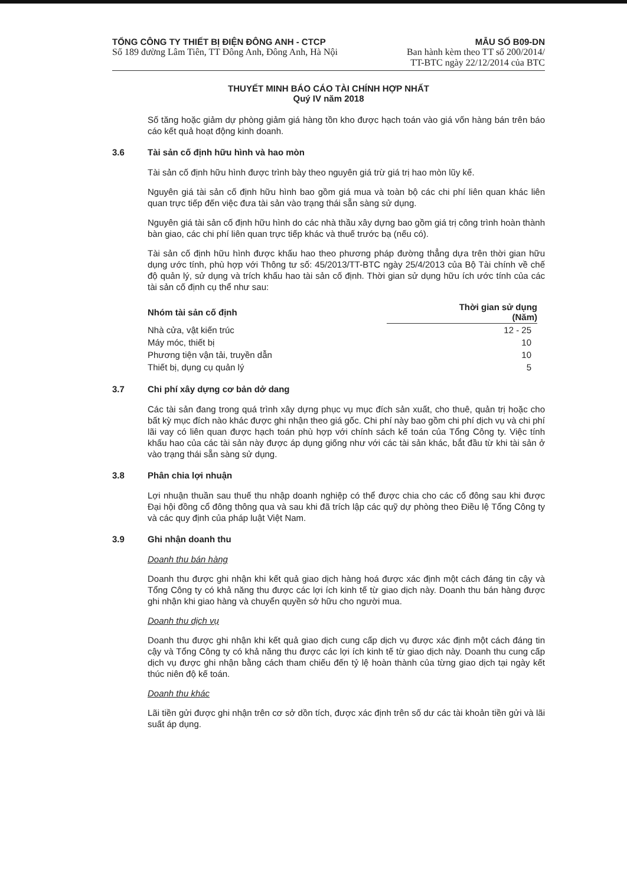TỔNG CÔNG TY THIẾT BỊ ĐIỆN ĐÔNG ANH - CTCP
Số 189 đường Lâm Tiên, TT Đông Anh, Đông Anh, Hà Nội
MẪU SỐ B09-DN
Ban hành kèm theo TT số 200/2014/
TT-BTC ngày 22/12/2014 của BTC
THUYẾT MINH BÁO CÁO TÀI CHÍNH HỢP NHẤT
Quý IV năm 2018
Số tăng hoặc giảm dự phòng giảm giá hàng tồn kho được hạch toán vào giá vốn hàng bán trên báo cáo kết quả hoạt động kinh doanh.
3.6 Tài sản cố định hữu hình và hao mòn
Tài sản cố định hữu hình được trình bày theo nguyên giá trừ giá trị hao mòn lũy kế.
Nguyên giá tài sản cố định hữu hình bao gồm giá mua và toàn bộ các chi phí liên quan khác liên quan trực tiếp đến việc đưa tài sản vào trạng thái sẵn sàng sử dụng.
Nguyên giá tài sản cố định hữu hình do các nhà thầu xây dựng bao gồm giá trị công trình hoàn thành bàn giao, các chi phí liên quan trực tiếp khác và thuế trước bạ (nếu có).
Tài sản cố định hữu hình được khấu hao theo phương pháp đường thẳng dựa trên thời gian hữu dụng ước tính, phù hợp với Thông tư số: 45/2013/TT-BTC ngày 25/4/2013 của Bộ Tài chính về chế độ quản lý, sử dụng và trích khấu hao tài sản cố định. Thời gian sử dụng hữu ích ước tính của các tài sản cố định cụ thể như sau:
| Nhóm tài sản cố định | Thời gian sử dụng (Năm) |
| --- | --- |
| Nhà cửa, vật kiến trúc | 12 - 25 |
| Máy móc, thiết bị | 10 |
| Phương tiện vận tải, truyền dẫn | 10 |
| Thiết bị, dụng cụ quản lý | 5 |
3.7 Chi phí xây dựng cơ bản dở dang
Các tài sản đang trong quá trình xây dựng phục vụ mục đích sản xuất, cho thuê, quản trị hoặc cho bất kỳ mục đích nào khác được ghi nhận theo giá gốc. Chi phí này bao gồm chi phí dịch vụ và chi phí lãi vay có liên quan được hạch toán phù hợp với chính sách kế toán của Tổng Công ty. Việc tính khấu hao của các tài sản này được áp dụng giống như với các tài sản khác, bắt đầu từ khi tài sản ở vào trạng thái sẵn sàng sử dụng.
3.8 Phân chia lợi nhuận
Lợi nhuận thuần sau thuế thu nhập doanh nghiệp có thể được chia cho các cổ đông sau khi được Đại hội đồng cổ đông thông qua và sau khi đã trích lập các quỹ dự phòng theo Điều lệ Tổng Công ty và các quy định của pháp luật Việt Nam.
3.9 Ghi nhận doanh thu
Doanh thu bán hàng
Doanh thu được ghi nhận khi kết quả giao dịch hàng hoá được xác định một cách đáng tin cậy và Tổng Công ty có khả năng thu được các lợi ích kinh tế từ giao dịch này. Doanh thu bán hàng được ghi nhận khi giao hàng và chuyển quyền sở hữu cho người mua.
Doanh thu dịch vụ
Doanh thu được ghi nhận khi kết quả giao dịch cung cấp dịch vụ được xác định một cách đáng tin cậy và Tổng Công ty có khả năng thu được các lợi ích kinh tế từ giao dịch này. Doanh thu cung cấp dịch vụ được ghi nhận bằng cách tham chiếu đến tỷ lệ hoàn thành của từng giao dịch tại ngày kết thúc niên độ kế toán.
Doanh thu khác
Lãi tiền gửi được ghi nhận trên cơ sở dồn tích, được xác định trên số dư các tài khoản tiền gửi và lãi suất áp dụng.